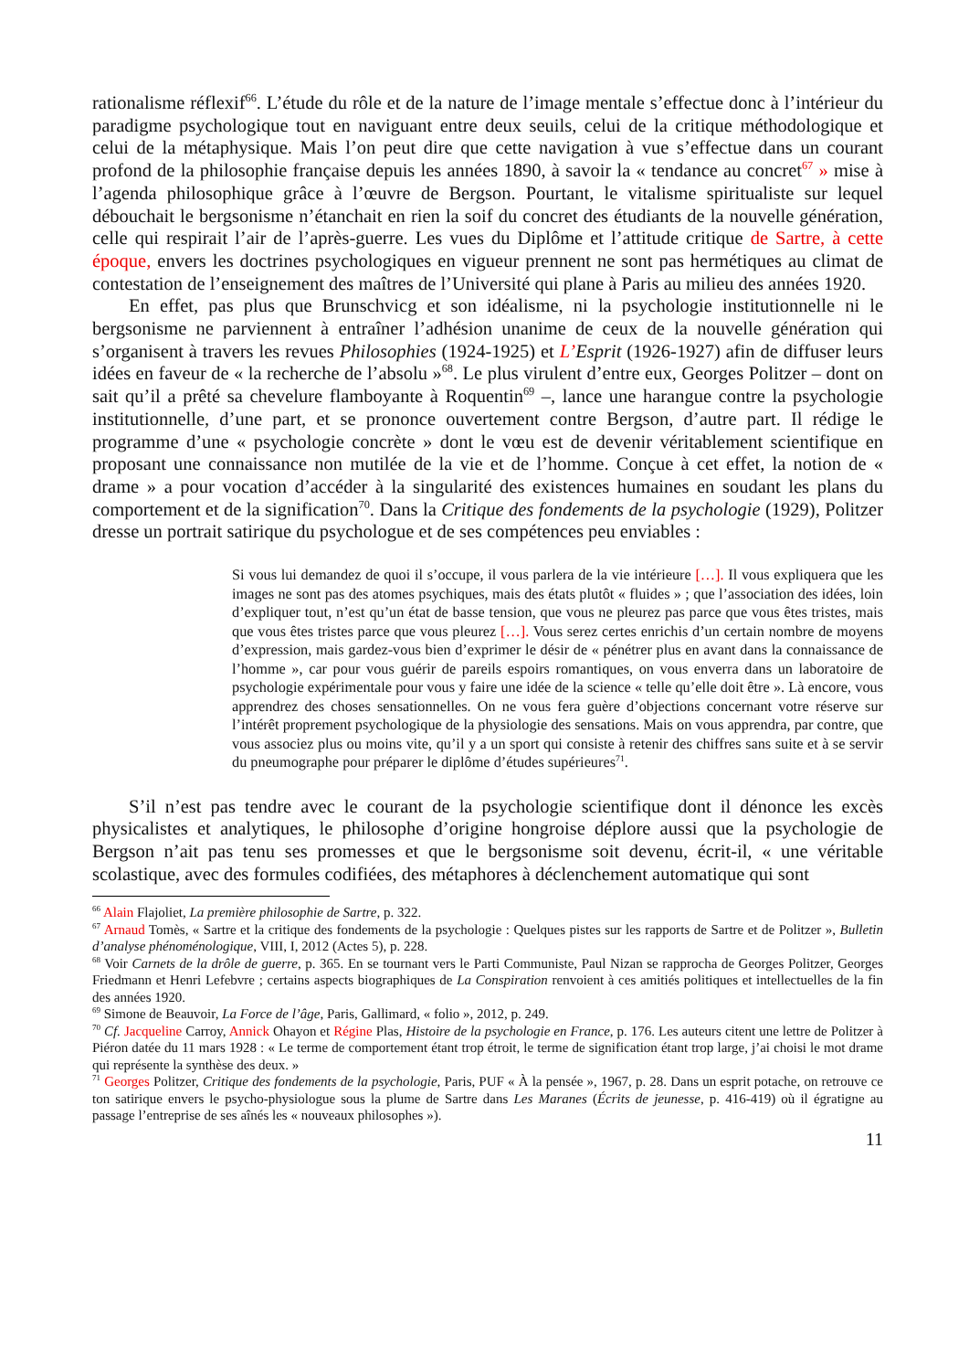rationalisme réflexif<sup>66</sup>. L’étude du rôle et de la nature de l’image mentale s’effectue donc à l’intérieur du paradigme psychologique tout en naviguant entre deux seuils, celui de la critique méthodologique et celui de la métaphysique. Mais l’on peut dire que cette navigation à vue s’effectue dans un courant profond de la philosophie française depuis les années 1890, à savoir la « tendance au concret<sup>67</sup> » mise à l’agenda philosophique grâce à l’œuvre de Bergson. Pourtant, le vitalisme spiritualiste sur lequel débouchait le bergsonisme n’étanchait en rien la soif du concret des étudiants de la nouvelle génération, celle qui respirait l’air de l’après-guerre. Les vues du Diplôme et l’attitude critique de Sartre, à cette époque, envers les doctrines psychologiques en vigueur prennent ne sont pas hermétiques au climat de contestation de l’enseignement des maîtres de l’Université qui plane à Paris au milieu des années 1920.
En effet, pas plus que Brunschvicg et son idéalisme, ni la psychologie institutionnelle ni le bergsonisme ne parviennent à entraîner l’adhésion unanime de ceux de la nouvelle génération qui s’organisent à travers les revues Philosophies (1924-1925) et L’Esprit (1926-1927) afin de diffuser leurs idées en faveur de « la recherche de l’absolu »<sup>68</sup>. Le plus virulent d’entre eux, Georges Politzer – dont on sait qu’il a prêté sa chevelure flamboyante à Roquentin<sup>69</sup> –, lance une harangue contre la psychologie institutionnelle, d’une part, et se prononce ouvertement contre Bergson, d’autre part. Il rédige le programme d’une « psychologie concrète » dont le vœu est de devenir véritablement scientifique en proposant une connaissance non mutilée de la vie et de l’homme. Conçue à cet effet, la notion de « drame » a pour vocation d’accéder à la singularité des existences humaines en soudant les plans du comportement et de la signification<sup>70</sup>. Dans la Critique des fondements de la psychologie (1929), Politzer dresse un portrait satirique du psychologue et de ses compétences peu enviables :
Si vous lui demandez de quoi il s’occupe, il vous parlera de la vie intérieure […]. Il vous expliquera que les images ne sont pas des atomes psychiques, mais des états plutôt « fluides » ; que l’association des idées, loin d’expliquer tout, n’est qu’un état de basse tension, que vous ne pleurez pas parce que vous êtes tristes, mais que vous êtes tristes parce que vous pleurez […]. Vous serez certes enrichis d’un certain nombre de moyens d’expression, mais gardez-vous bien d’exprimer le désir de « pénétrer plus en avant dans la connaissance de l’homme », car pour vous guérir de pareils espoirs romantiques, on vous enverra dans un laboratoire de psychologie expérimentale pour vous y faire une idée de la science « telle qu’elle doit être ». Là encore, vous apprendrez des choses sensationnelles. On ne vous fera guère d’objections concernant votre réserve sur l’intérêt proprement psychologique de la physiologie des sensations. Mais on vous apprendra, par contre, que vous associez plus ou moins vite, qu’il y a un sport qui consiste à retenir des chiffres sans suite et à se servir du pneumographe pour préparer le diplôme d’études supérieures<sup>71</sup>.
S’il n’est pas tendre avec le courant de la psychologie scientifique dont il dénonce les excès physicalistes et analytiques, le philosophe d’origine hongroise déplore aussi que la psychologie de Bergson n’ait pas tenu ses promesses et que le bergsonisme soit devenu, écrit-il, « une véritable scolastique, avec des formules codifiées, des métaphores à déclenchement automatique qui sont
<sup>66</sup> Alain Flajoliet, La première philosophie de Sartre, p. 322.
<sup>67</sup> Arnaud Tomès, « Sartre et la critique des fondements de la psychologie : Quelques pistes sur les rapports de Sartre et de Politzer », Bulletin d’analyse phénoménologique, VIII, I, 2012 (Actes 5), p. 228.
<sup>68</sup> Voir Carnets de la drôle de guerre, p. 365. En se tournant vers le Parti Communiste, Paul Nizan se rapprocha de Georges Politzer, Georges Friedmann et Henri Lefebvre ; certains aspects biographiques de La Conspiration renvoient à ces amitiés politiques et intellectuelles de la fin des années 1920.
<sup>69</sup> Simone de Beauvoir, La Force de l’âge, Paris, Gallimard, « folio », 2012, p. 249.
<sup>70</sup> Cf. Jacqueline Carroy, Annick Ohayon et Régine Plas, Histoire de la psychologie en France, p. 176. Les auteurs citent une lettre de Politzer à Piéron datée du 11 mars 1928 : « Le terme de comportement étant trop étroit, le terme de signification étant trop large, j’ai choisi le mot drame qui représente la synthèse des deux. »
<sup>71</sup> Georges Politzer, Critique des fondements de la psychologie, Paris, PUF « À la pensée », 1967, p. 28. Dans un esprit potache, on retrouve ce ton satirique envers le psycho-physiologue sous la plume de Sartre dans Les Maranes (Écrits de jeunesse, p. 416-419) où il égratigne au passage l’entreprise de ses aînés les « nouveaux philosophes »).
11